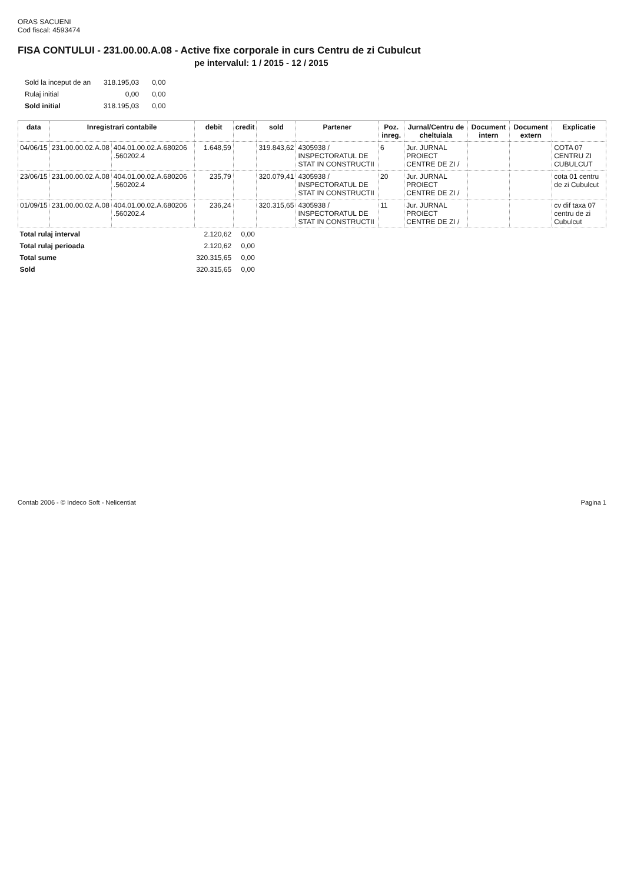ORAS SACUENI
Cod fiscal: 4593474
FISA CONTULUI - 231.00.00.A.08 - Active fixe corporale in curs Centru de zi Cubulcut
pe intervalul: 1 / 2015 - 12 / 2015
| Sold la inceput de an | 318.195,03 | 0,00 |
| Rulaj initial | 0,00 | 0,00 |
| Sold initial | 318.195,03 | 0,00 |
| data | Inregistrari contabile | | debit | credit | sold | Partener | Poz. inreg. | Jurnal/Centru de cheltuiala | Document intern | Document extern | Explicatie |
| --- | --- | --- | --- | --- | --- | --- | --- | --- | --- | --- | --- |
| 04/06/15 | 231.00.00.02.A.08 | 404.01.00.02.A.680206 .560202.4 | 1.648,59 | | 319.843,62 | 4305938 / INSPECTORATUL DE STAT IN CONSTRUCTII | 6 | Jur. JURNAL PROIECT CENTRE DE ZI / | | | COTA 07 CENTRU ZI CUBULCUT |
| 23/06/15 | 231.00.00.02.A.08 | 404.01.00.02.A.680206 .560202.4 | 235,79 | | 320.079,41 | 4305938 / INSPECTORATUL DE STAT IN CONSTRUCTII | 20 | Jur. JURNAL PROIECT CENTRE DE ZI / | | | cota 01 centru de zi Cubulcut |
| 01/09/15 | 231.00.00.02.A.08 | 404.01.00.02.A.680206 .560202.4 | 236,24 | | 320.315,65 | 4305938 / INSPECTORATUL DE STAT IN CONSTRUCTII | 11 | Jur. JURNAL PROIECT CENTRE DE ZI / | | | cv dif taxa 07 centru de zi Cubulcut |
| Total rulaj interval | | | 2.120,62 | 0,00 | | | | | | | |
| Total rulaj perioada | | | 2.120,62 | 0,00 | | | | | | | |
| Total sume | | | 320.315,65 | 0,00 | | | | | | | |
| Sold | | | 320.315,65 | 0,00 | | | | | | | |
Contab 2006 - © Indeco Soft - Nelicentiat Pagina 1